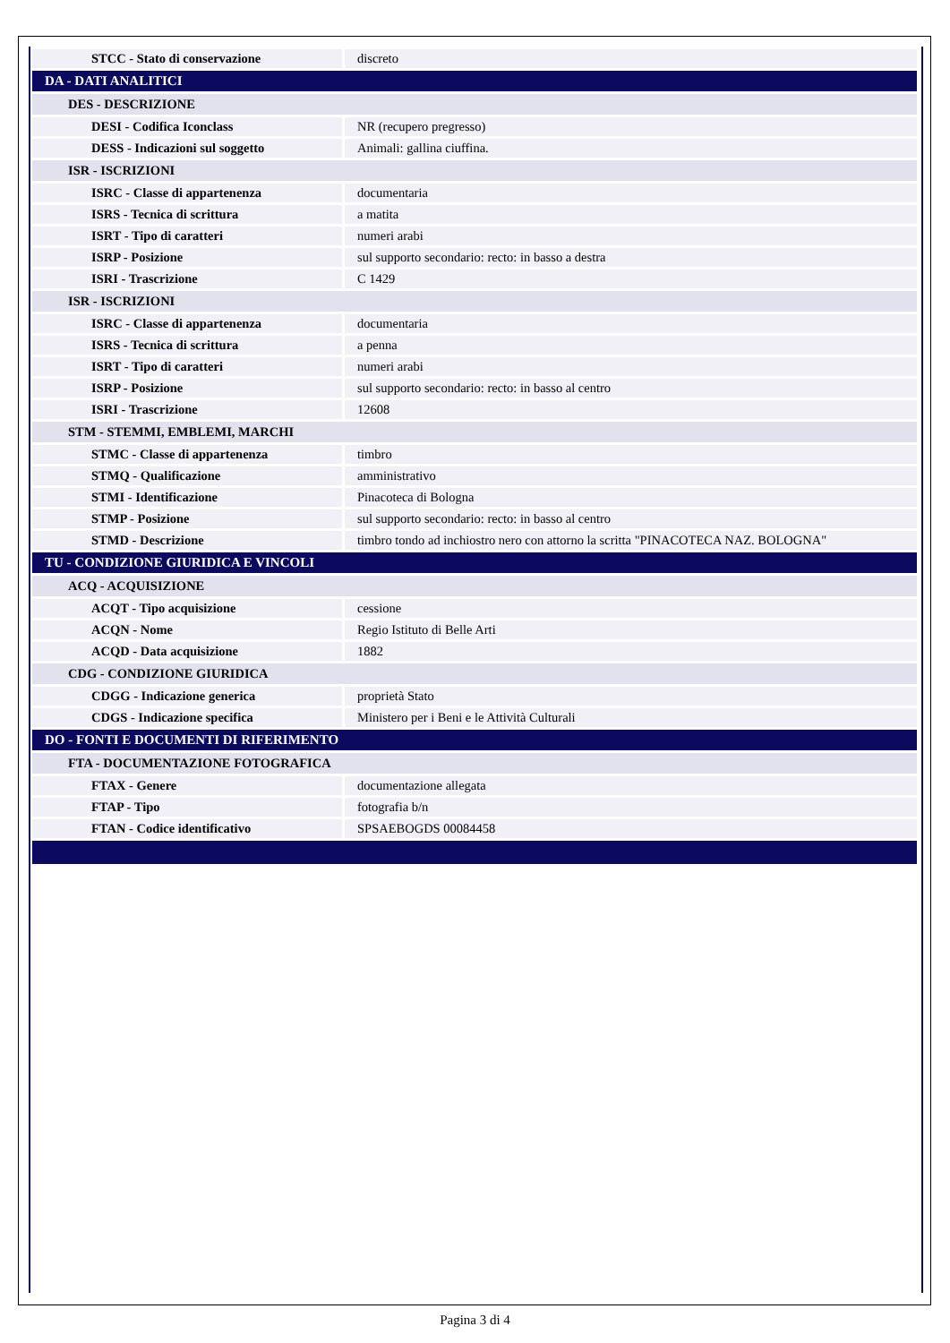| STCC - Stato di conservazione | discreto |
| DA - DATI ANALITICI | |
| DES - DESCRIZIONE | |
| DESI - Codifica Iconclass | NR (recupero pregresso) |
| DESS - Indicazioni sul soggetto | Animali: gallina ciuffina. |
| ISR - ISCRIZIONI | |
| ISRC - Classe di appartenenza | documentaria |
| ISRS - Tecnica di scrittura | a matita |
| ISRT - Tipo di caratteri | numeri arabi |
| ISRP - Posizione | sul supporto secondario: recto: in basso a destra |
| ISRI - Trascrizione | C 1429 |
| ISR - ISCRIZIONI | |
| ISRC - Classe di appartenenza | documentaria |
| ISRS - Tecnica di scrittura | a penna |
| ISRT - Tipo di caratteri | numeri arabi |
| ISRP - Posizione | sul supporto secondario: recto: in basso al centro |
| ISRI - Trascrizione | 12608 |
| STM - STEMMI, EMBLEMI, MARCHI | |
| STMC - Classe di appartenenza | timbro |
| STMQ - Qualificazione | amministrativo |
| STMI - Identificazione | Pinacoteca di Bologna |
| STMP - Posizione | sul supporto secondario: recto: in basso al centro |
| STMD - Descrizione | timbro tondo ad inchiostro nero con attorno la scritta "PINACOTECA NAZ. BOLOGNA" |
| TU - CONDIZIONE GIURIDICA E VINCOLI | |
| ACQ - ACQUISIZIONE | |
| ACQT - Tipo acquisizione | cessione |
| ACQN - Nome | Regio Istituto di Belle Arti |
| ACQD - Data acquisizione | 1882 |
| CDG - CONDIZIONE GIURIDICA | |
| CDGG - Indicazione generica | proprietà Stato |
| CDGS - Indicazione specifica | Ministero per i Beni e le Attività Culturali |
| DO - FONTI E DOCUMENTI DI RIFERIMENTO | |
| FTA - DOCUMENTAZIONE FOTOGRAFICA | |
| FTAX - Genere | documentazione allegata |
| FTAP - Tipo | fotografia b/n |
| FTAN - Codice identificativo | SPSAEBOGDS 00084458 |
Pagina 3 di 4